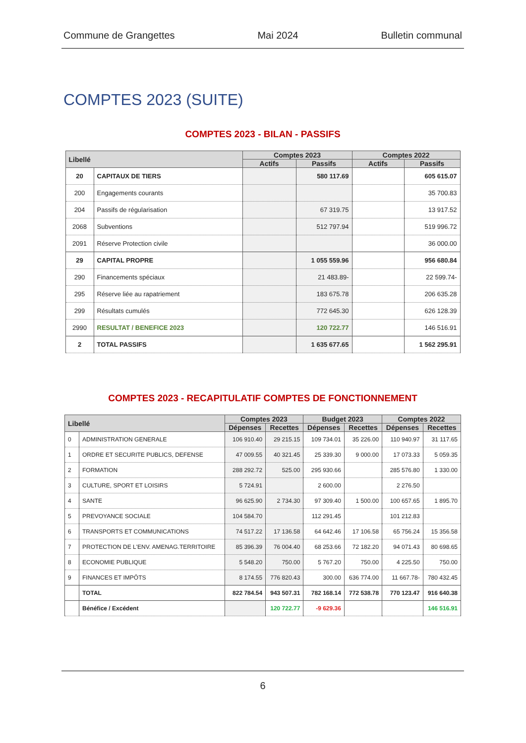Commune de Grangettes Mai 2024 Bulletin communal
COMPTES 2023 (SUITE)
COMPTES 2023 - BILAN - PASSIFS
| Libellé | | Comptes 2023 | | Comptes 2022 | |
| --- | --- | --- | --- | --- | --- |
| | | Actifs | Passifs | Actifs | Passifs |
| 20 | CAPITAUX DE TIERS | | 580 117.69 | | 605 615.07 |
| 200 | Engagements courants | | | | 35 700.83 |
| 204 | Passifs de régularisation | | 67 319.75 | | 13 917.52 |
| 2068 | Subventions | | 512 797.94 | | 519 996.72 |
| 2091 | Réserve Protection civile | | | | 36 000.00 |
| 29 | CAPITAL PROPRE | | 1 055 559.96 | | 956 680.84 |
| 290 | Financements spéciaux | | 21 483.89- | | 22 599.74- |
| 295 | Réserve liée au rapatriement | | 183 675.78 | | 206 635.28 |
| 299 | Résultats cumulés | | 772 645.30 | | 626 128.39 |
| 2990 | RESULTAT / BENEFICE 2023 | | 120 722.77 | | 146 516.91 |
| 2 | TOTAL PASSIFS | | 1 635 677.65 | | 1 562 295.91 |
COMPTES 2023 - RECAPITULATIF COMPTES DE FONCTIONNEMENT
| Libellé | | Comptes 2023 | | Budget 2023 | | Comptes 2022 | |
| --- | --- | --- | --- | --- | --- | --- | --- |
| | | Dépenses | Recettes | Dépenses | Recettes | Dépenses | Recettes |
| 0 | ADMINISTRATION GENERALE | 106 910.40 | 29 215.15 | 109 734.01 | 35 226.00 | 110 940.97 | 31 117.65 |
| 1 | ORDRE ET SECURITE PUBLICS, DEFENSE | 47 009.55 | 40 321.45 | 25 339.30 | 9 000.00 | 17 073.33 | 5 059.35 |
| 2 | FORMATION | 288 292.72 | 525.00 | 295 930.66 | | 285 576.80 | 1 330.00 |
| 3 | CULTURE, SPORT ET LOISIRS | 5 724.91 | | 2 600.00 | | 2 276.50 | |
| 4 | SANTE | 96 625.90 | 2 734.30 | 97 309.40 | 1 500.00 | 100 657.65 | 1 895.70 |
| 5 | PREVOYANCE SOCIALE | 104 584.70 | | 112 291.45 | | 101 212.83 | |
| 6 | TRANSPORTS ET COMMUNICATIONS | 74 517.22 | 17 136.58 | 64 642.46 | 17 106.58 | 65 756.24 | 15 356.58 |
| 7 | PROTECTION DE L'ENV. AMENAG.TERRITOIRE | 85 396.39 | 76 004.40 | 68 253.66 | 72 182.20 | 94 071.43 | 80 698.65 |
| 8 | ECONOMIE PUBLIQUE | 5 548.20 | 750.00 | 5 767.20 | 750.00 | 4 225.50 | 750.00 |
| 9 | FINANCES ET IMPÔTS | 8 174.55 | 776 820.43 | 300.00 | 636 774.00 | 11 667.78- | 780 432.45 |
| | TOTAL | 822 784.54 | 943 507.31 | 782 168.14 | 772 538.78 | 770 123.47 | 916 640.38 |
| | Bénéfice / Excédent | | 120 722.77 | -9 629.36 | | | 146 516.91 |
6